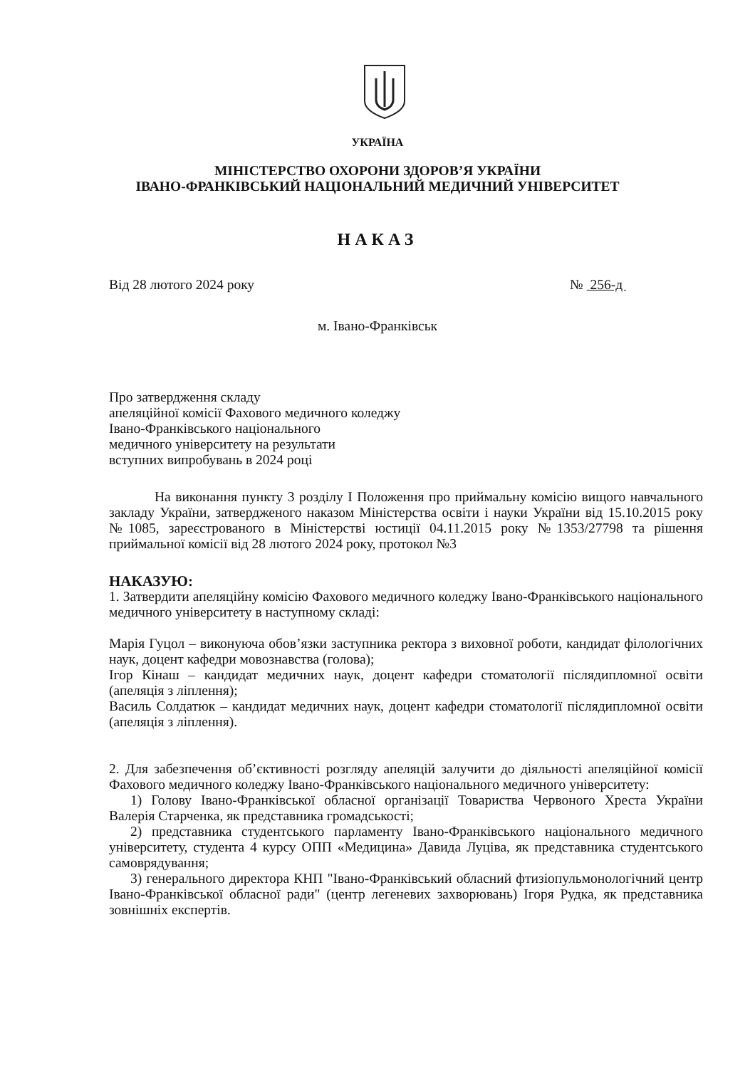УКРАЇНА
МІНІСТЕРСТВО ОХОРОНИ ЗДОРОВ’Я УКРАЇНИ
ІВАНО-ФРАНКІВСЬКИЙ НАЦІОНАЛЬНИЙ МЕДИЧНИЙ УНІВЕРСИТЕТ
НАКАЗ
Від 28 лютого 2024 року № 256-д
м. Івано-Франківськ
Про затвердження складу
апеляційної комісії Фахового медичного коледжу
Івано-Франківського національного
медичного університету на результати
вступних випробувань в 2024 році
На виконання пункту 3 розділу І Положення про приймальну комісію вищого навчального закладу України, затвердженого наказом Міністерства освіти і науки України від 15.10.2015 року №1085, зареєстрованого в Міністерстві юстиції 04.11.2015 року №1353/27798 та рішення приймальної комісії від 28 лютого 2024 року, протокол №3
НАКАЗУЮ:
1. Затвердити апеляційну комісію Фахового медичного коледжу Івано-Франківського національного медичного університету в наступному складі:
Марія Гуцол – виконуюча обов’язки заступника ректора з виховної роботи, кандидат філологічних наук, доцент кафедри мовознавства (голова);
Ігор Кінаш – кандидат медичних наук, доцент кафедри стоматології післядипломної освіти (апеляція з ліплення);
Василь Солдатюк – кандидат медичних наук, доцент кафедри стоматології післядипломної освіти (апеляція з ліплення).
2. Для забезпечення об’єктивності розгляду апеляцій залучити до діяльності апеляційної комісії Фахового медичного коледжу Івано-Франківського національного медичного університету:
1) Голову Івано-Франківської обласної організації Товариства Червоного Хреста України Валерія Старченка, як представника громадськості;
2) представника студентського парламенту Івано-Франківського національного медичного університету, студента 4 курсу ОПП «Медицина» Давида Луціва, як представника студентського самоврядування;
3) генерального директора КНП "Івано-Франківський обласний фтизіопульмонологічний центр Івано-Франківської обласної ради" (центр легеневих захворювань) Ігоря Рудка, як представника зовнішніх експертів.